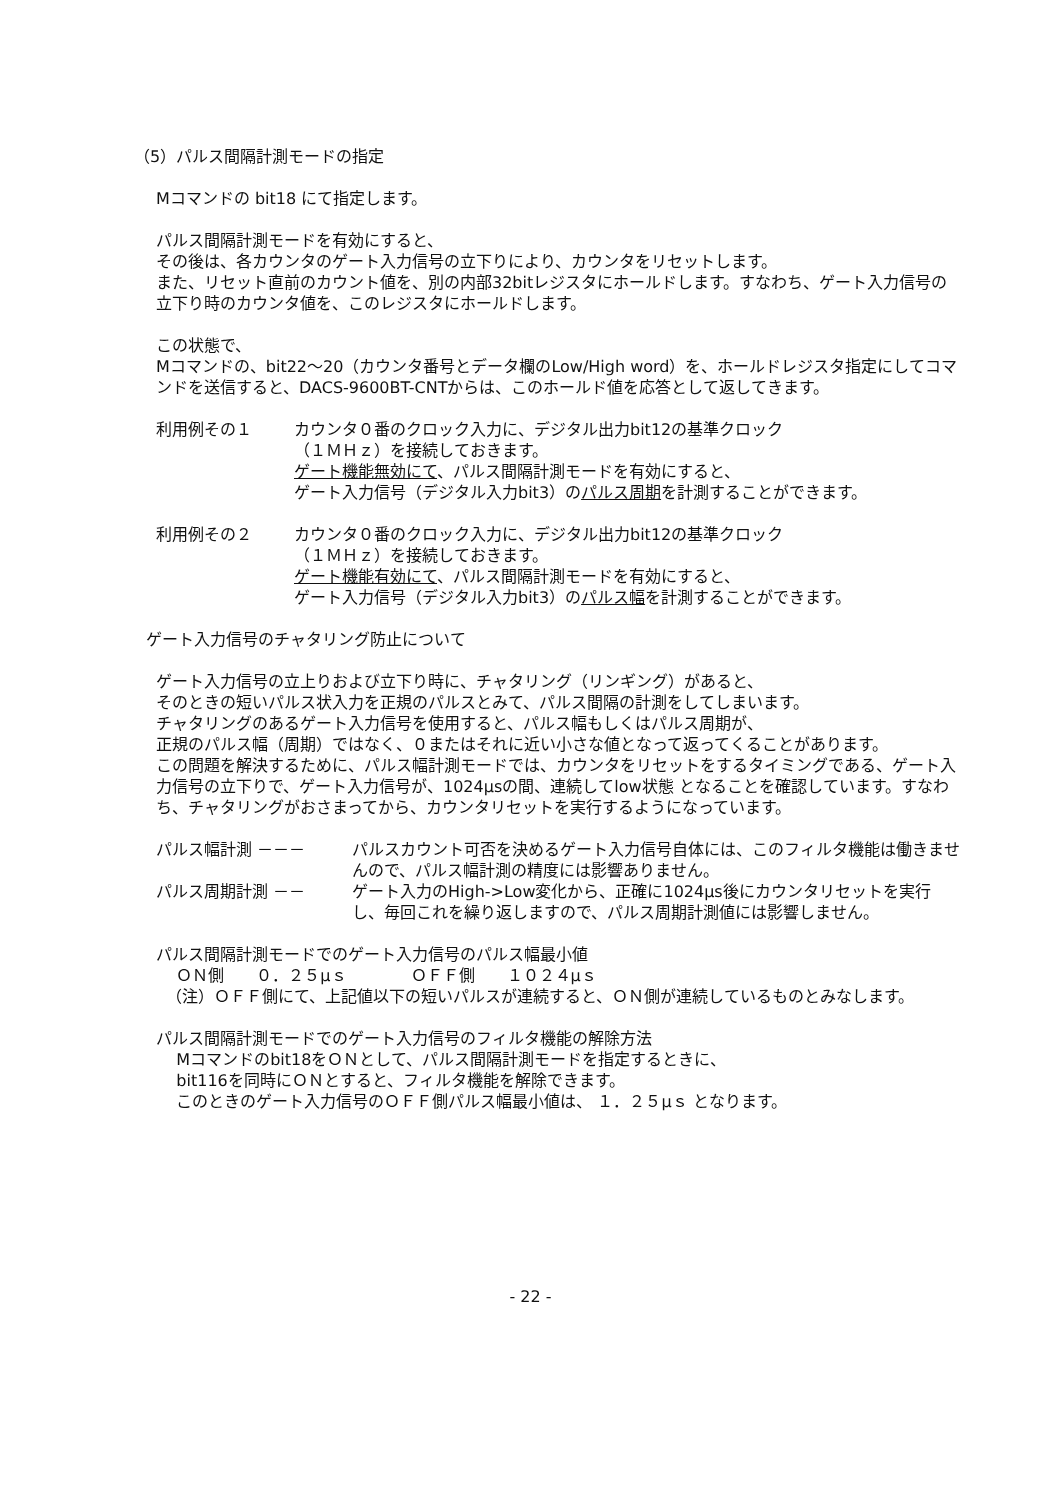（5）パルス間隔計測モードの指定
Mコマンドの bit18 にて指定します。
パルス間隔計測モードを有効にすると、
その後は、各カウンタのゲート入力信号の立下りにより、カウンタをリセットします。
また、リセット直前のカウント値を、別の内部32bitレジスタにホールドします。すなわち、ゲート入力信号の立下り時のカウンタ値を、このレジスタにホールドします。
この状態で、
Mコマンドの、bit22～20（カウンタ番号とデータ欄のLow/High word）を、ホールドレジスタ指定にしてコマンドを送信すると、DACS-9600BT-CNTからは、このホールド値を応答として返してきます。
利用例その１ カウンタ０番のクロック入力に、デジタル出力bit12の基準クロック
（１ＭＨｚ）を接続しておきます。
ゲート機能無効にて、パルス間隔計測モードを有効にすると、
ゲート入力信号（デジタル入力bit3）のパルス周期を計測することができます。
利用例その２ カウンタ０番のクロック入力に、デジタル出力bit12の基準クロック
（１ＭＨｚ）を接続しておきます。
ゲート機能有効にて、パルス間隔計測モードを有効にすると、
ゲート入力信号（デジタル入力bit3）のパルス幅を計測することができます。
ゲート入力信号のチャタリング防止について
ゲート入力信号の立上りおよび立下り時に、チャタリング（リンギング）があると、
そのときの短いパルス状入力を正規のパルスとみて、パルス間隔の計測をしてしまいます。
チャタリングのあるゲート入力信号を使用すると、パルス幅もしくはパルス周期が、
正規のパルス幅（周期）ではなく、０またはそれに近い小さな値となって返ってくることがあります。
この問題を解決するために、パルス幅計測モードでは、カウンタをリセットをするタイミングである、ゲート入力信号の立下りで、ゲート入力信号が、1024μsの間、連続してlow状態 となることを確認しています。すなわち、チャタリングがおさまってから、カウンタリセットを実行するようになっています。
パルス幅計測 －－－ パルスカウント可否を決めるゲート入力信号自体には、このフィルタ機能は働きませんので、パルス幅計測の精度には影響ありません。
パルス周期計測 －－ ゲート入力のHigh->Low変化から、正確に1024μs後にカウンタリセットを実行し、毎回これを繰り返しますので、パルス周期計測値には影響しません。
パルス間隔計測モードでのゲート入力信号のパルス幅最小値
ＯＮ側　　０．２５μｓ　　　　ＯＦＦ側　　１０２４μｓ
（注）ＯＦＦ側にて、上記値以下の短いパルスが連続すると、ＯＮ側が連続しているものとみなします。
パルス間隔計測モードでのゲート入力信号のフィルタ機能の解除方法
Mコマンドのbit18をＯＮとして、パルス間隔計測モードを指定するときに、
bit116を同時にＯＮとすると、フィルタ機能を解除できます。
このときのゲート入力信号のＯＦＦ側パルス幅最小値は、 １．２５μｓ となります。
- 22 -